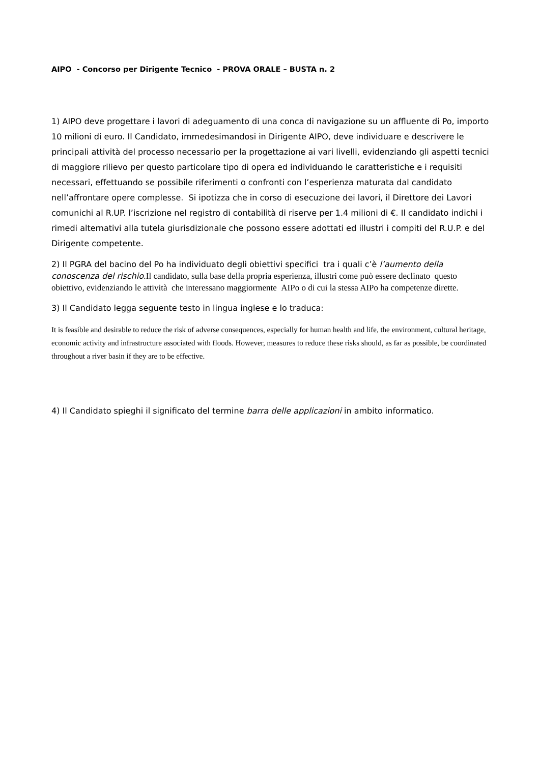AIPO - Concorso per Dirigente Tecnico - PROVA ORALE – BUSTA n. 2
1) AIPO deve progettare i lavori di adeguamento di una conca di navigazione su un affluente di Po, importo 10 milioni di euro. Il Candidato, immedesimandosi in Dirigente AIPO, deve individuare e descrivere le principali attività del processo necessario per la progettazione ai vari livelli, evidenziando gli aspetti tecnici di maggiore rilievo per questo particolare tipo di opera ed individuando le caratteristiche e i requisiti necessari, effettuando se possibile riferimenti o confronti con l’esperienza maturata dal candidato nell’affrontare opere complesse. Si ipotizza che in corso di esecuzione dei lavori, il Direttore dei Lavori comunichi al R.UP. l’iscrizione nel registro di contabilità di riserve per 1.4 milioni di €. Il candidato indichi i rimedi alternativi alla tutela giurisdizionale che possono essere adottati ed illustri i compiti del R.U.P. e del Dirigente competente.
2) Il PGRA del bacino del Po ha individuato degli obiettivi specifici tra i quali c’è l’aumento della conoscenza del rischio. Il candidato, sulla base della propria esperienza, illustri come può essere declinato questo obiettivo, evidenziando le attività che interessano maggiormente AIPo o di cui la stessa AIPo ha competenze dirette.
3) Il Candidato legga seguente testo in lingua inglese e lo traduca:
It is feasible and desirable to reduce the risk of adverse consequences, especially for human health and life, the environment, cultural heritage, economic activity and infrastructure associated with floods. However, measures to reduce these risks should, as far as possible, be coordinated throughout a river basin if they are to be effective.
4) Il Candidato spieghi il significato del termine barra delle applicazioni in ambito informatico.